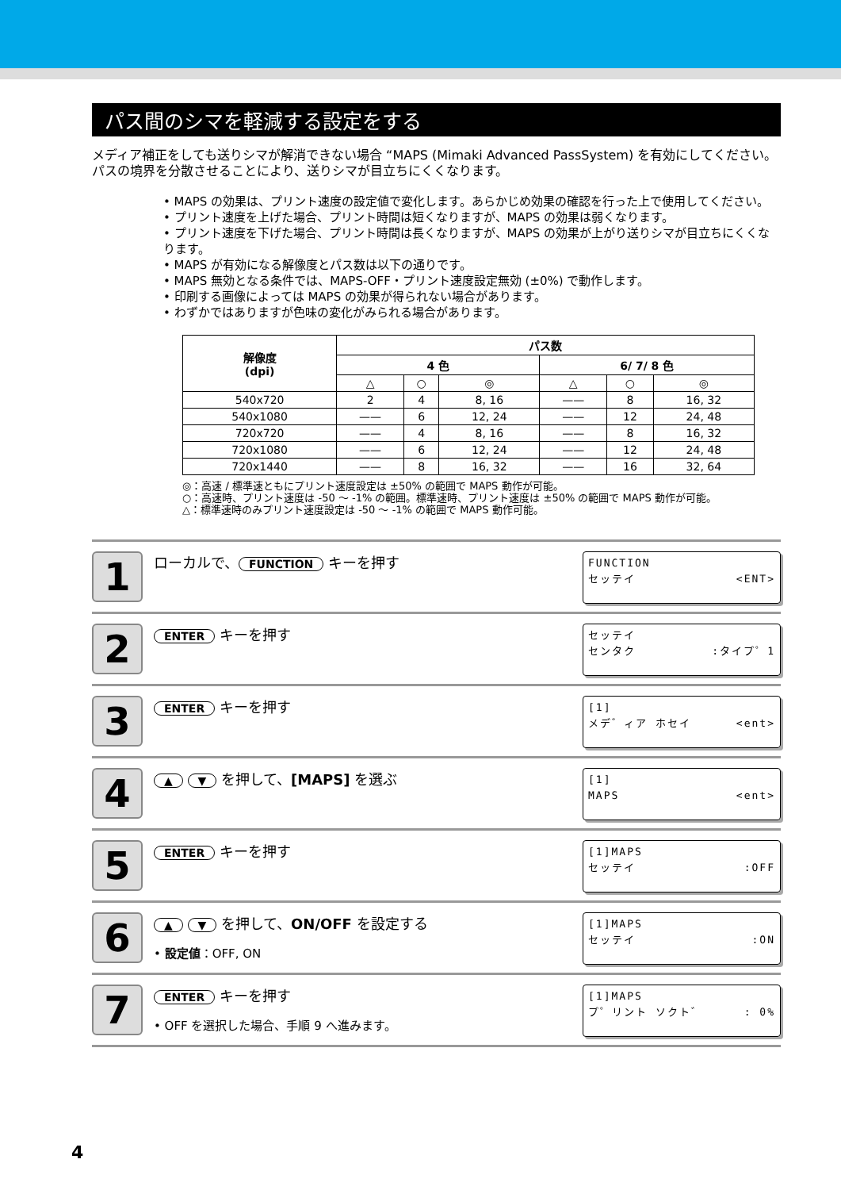パス間のシマを軽減する設定をする
メディア補正をしても送りシマが解消できない場合 “MAPS (Mimaki Advanced PassSystem) を有効にしてください。パスの境界を分散させることにより、送りシマが目立ちにくくなります。
• MAPS の効果は、プリント速度の設定値で変化します。あらかじめ効果の確認を行った上で使用してください。
• プリント速度を上げた場合、プリント時間は短くなりますが、MAPS の効果は弱くなります。
• プリント速度を下げた場合、プリント時間は長くなりますが、MAPS の効果が上がり送りシマが目立ちにくくなります。
• MAPS が有効になる解像度とパス数は以下の通りです。
• MAPS 無効となる条件では、MAPS-OFF・プリント速度設定無効 (±0%) で動作します。
• 印刷する画像によっては MAPS の効果が得られない場合があります。
• わずかではありますが色味の変化がみられる場合があります。
| 解像度 (dpi) | パス数 | | | | | |
| --- | --- | --- | --- | --- | --- | --- |
| | 4 色 | | | 6/ 7/ 8 色 | | |
| | △ | ○ | ◎ | △ | ○ | ◎ |
| 540x720 | 2 | 4 | 8, 16 | —— | 8 | 16, 32 |
| 540x1080 | —— | 6 | 12, 24 | —— | 12 | 24, 48 |
| 720x720 | —— | 4 | 8, 16 | —— | 8 | 16, 32 |
| 720x1080 | —— | 6 | 12, 24 | —— | 12 | 24, 48 |
| 720x1440 | —— | 8 | 16, 32 | —— | 16 | 32, 64 |
◎：高速 / 標準速ともにプリント速度設定は ±50% の範囲で MAPS 動作が可能。
○：高速時、プリント速度は -50 ～ -1% の範囲。標準速時、プリント速度は ±50% の範囲で MAPS 動作が可能。
△：標準速時のみプリント速度設定は -50 ～ -1% の範囲で MAPS 動作可能。
1
ローカルで、 FUNCTION キーを押す
FUNCTION
セッテイ <ENT>
2
ENTER キーを押す
セッテイ
センタク:タイプ゜1
3
ENTER キーを押す
[1]
メデ゛ィア ホセイ <ent>
4
▲ ▼ を押して、[MAPS] を選ぶ
[1]
MAPS <ent>
5
ENTER キーを押す
[1]MAPS
セッテイ:OFF
6
▲ ▼ を押して、ON/OFF を設定する
• 設定値：OFF, ON
[1]MAPS
セッテイ:ON
7
ENTER キーを押す
• OFF を選択した場合、手順 9 へ進みます。
[1]MAPS
プ゜リント ソクト゛: 0%
4